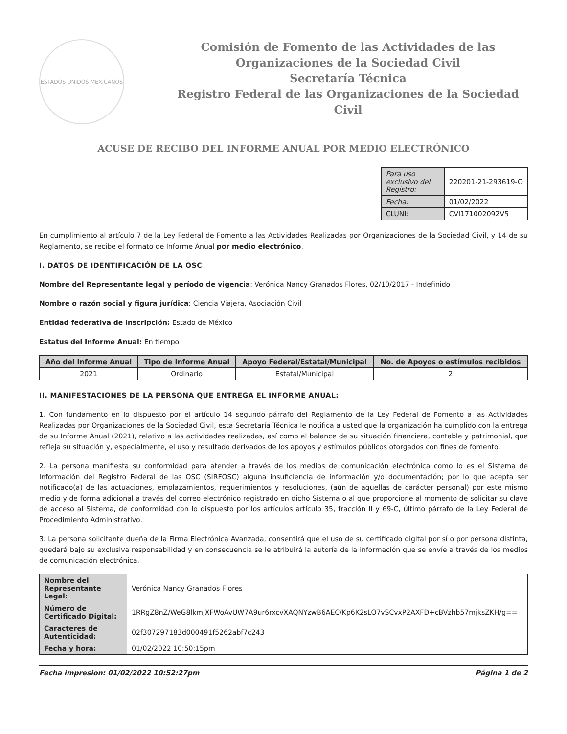ESTADOS UNIDOS MEXICANOS
Comisión de Fomento de las Actividades de las Organizaciones de la Sociedad Civil
Secretaría Técnica
Registro Federal de las Organizaciones de la Sociedad Civil
ACUSE DE RECIBO DEL INFORME ANUAL POR MEDIO ELECTRÓNICO
| Para uso exclusivo del Registro: | 220201-21-293619-O |
| Fecha: | 01/02/2022 |
| CLUNI: | CVI171002092V5 |
En cumplimiento al artículo 7 de la Ley Federal de Fomento a las Actividades Realizadas por Organizaciones de la Sociedad Civil, y 14 de su Reglamento, se recibe el formato de Informe Anual por medio electrónico.
I. DATOS DE IDENTIFICACIÓN DE LA OSC
Nombre del Representante legal y período de vigencia: Verónica Nancy Granados Flores, 02/10/2017 - Indefinido
Nombre o razón social y figura jurídica: Ciencia Viajera, Asociación Civil
Entidad federativa de inscripción: Estado de México
Estatus del Informe Anual: En tiempo
| Año del Informe Anual | Tipo de Informe Anual | Apoyo Federal/Estatal/Municipal | No. de Apoyos o estímulos recibidos |
| --- | --- | --- | --- |
| 2021 | Ordinario | Estatal/Municipal | 2 |
II. MANIFESTACIONES DE LA PERSONA QUE ENTREGA EL INFORME ANUAL:
1. Con fundamento en lo dispuesto por el artículo 14 segundo párrafo del Reglamento de la Ley Federal de Fomento a las Actividades Realizadas por Organizaciones de la Sociedad Civil, esta Secretaría Técnica le notifica a usted que la organización ha cumplido con la entrega de su Informe Anual (2021), relativo a las actividades realizadas, así como el balance de su situación financiera, contable y patrimonial, que refleja su situación y, especialmente, el uso y resultado derivados de los apoyos y estímulos públicos otorgados con fines de fomento.
2. La persona manifiesta su conformidad para atender a través de los medios de comunicación electrónica como lo es el Sistema de Información del Registro Federal de las OSC (SIRFOSC) alguna insuficiencia de información y/o documentación; por lo que acepta ser notificado(a) de las actuaciones, emplazamientos, requerimientos y resoluciones, (aún de aquellas de carácter personal) por este mismo medio y de forma adicional a través del correo electrónico registrado en dicho Sistema o al que proporcione al momento de solicitar su clave de acceso al Sistema, de conformidad con lo dispuesto por los artículos artículo 35, fracción II y 69-C, último párrafo de la Ley Federal de Procedimiento Administrativo.
3. La persona solicitante dueña de la Firma Electrónica Avanzada, consentirá que el uso de su certificado digital por sí o por persona distinta, quedará bajo su exclusiva responsabilidad y en consecuencia se le atribuirá la autoría de la información que se envíe a través de los medios de comunicación electrónica.
| Nombre del Representante Legal: | Verónica Nancy Granados Flores |
| Número de Certificado Digital: | 1RRgZ8nZ/WeG8lkmjXFWoAvUW7A9ur6rxcvXAQNYzwB6AEC/Kp6K2sLO7vSCvxP2AXFD+cBVzhb57mjksZKH/g== |
| Caracteres de Autenticidad: | 02f307297183d000491f5262abf7c243 |
| Fecha y hora: | 01/02/2022 10:50:15pm |
Fecha impresion: 01/02/2022 10:52:27pm Página 1 de 2